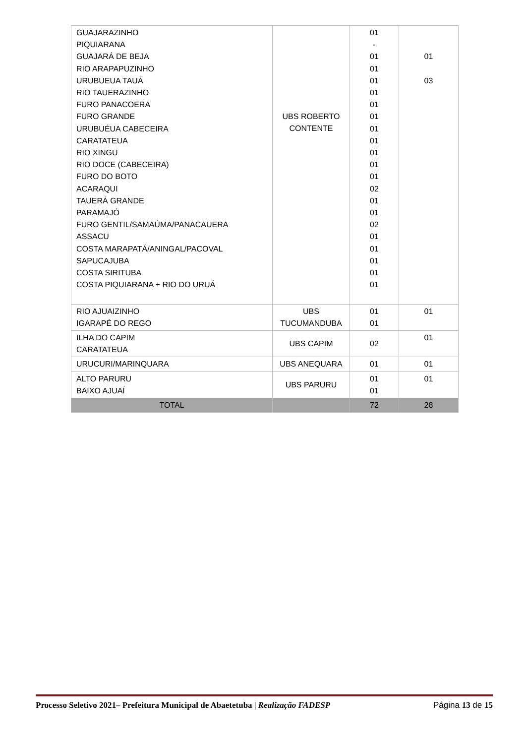| GUAJARAZINHO PIQUIARANA GUAJARÁ DE BEJA RIO ARAPAPUZINHO URUBUEUA TAUÁ RIO TAUERAZINHO FURO PANACOERA FURO GRANDE URUBUÉUA CABECEIRA CARATATEUA RIO XINGU RIO DOCE (CABECEIRA) FURO DO BOTO ACARAQUI TAUERÁ GRANDE PARAMAJÓ FURO GENTIL/SAMAÚMA/PANACAUERA ASSACU COSTA MARAPATÁ/ANINGAL/PACOVAL SAPUCAJUBA COSTA SIRITUBA COSTA PIQUIARANA + RIO DO URUÁ | UBS ROBERTO CONTENTE | 01 - 01 01 01 01 01 01 01 01 01 01 01 02 01 01 02 01 01 01 01 01 | 01 03 |
| RIO AJUAIZINHO IGARAPÉ DO REGO | UBS TUCUMANDUBA | 01 01 | 01 |
| ILHA DO CAPIM CARATATEUA | UBS CAPIM | 02 | 01 |
| URUCURI/MARINQUARA | UBS ANEQUARA | 01 | 01 |
| ALTO PARURU BAIXO AJUAÍ | UBS PARURU | 01 01 | 01 |
| TOTAL | | 72 | 28 |
Processo Seletivo 2021– Prefeitura Municipal de Abaetetuba | Realização FADESP Página 13 de 15